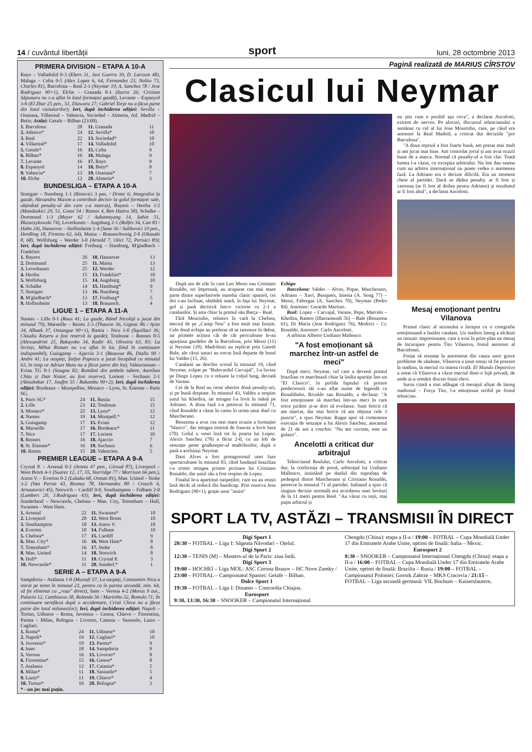14 / cuvântul libertății sport luni, 28 octombrie 2013
PRIMERA DIVISION – ETAPA A 10-A
Rayo – Valladolid 0-3 (Ebert 31, Javi Guerra 39, D. Larsson 48), Malaga – Celta 0-5 (Alex Lopez 6, 64, Fernandez 23, Nolito 73, Charles 81), Barcelona – Real 2-1 (Neymar 19, A. Sanchez 78 / Jese Rodriguez 90+1), Elche – Granada 0-1 (Iturra 26; Cristian Săpunaru nu s-a aflat în lotul formației gazdă), Levante – Espanyol 3-0 (El Zhar 25 pen., 51, Diawara 27; Gabriel Torje nu a făcut parte din lotul vizitatorilor); Ieri, după închiderea ediției: Sevilla – Osasuna, Villarreal – Valencia, Sociedad – Almeria, Atl. Madrid – Betis; Astăzi: Getafe – Bilbao (23:00).
| 1. Barcelona | 28 | 11. Granada | 11 |
| 2. Atletico* | 24 | 12. Sevilla* | 10 |
| 3. Real | 22 | 13. Sociedad* | 10 |
| 4. Villarreal* | 17 | 14. Valladolid | 10 |
| 5. Getafe* | 16 | 15. Celta | 9 |
| 6. Bilbao* | 16 | 16. Malaga | 9 |
| 7. Levante | 16 | 17. Rayo | 9 |
| 8. Espanyol | 14 | 18. Betis* | 8 |
| 9. Valencia* | 13 | 19. Osasuna* | 7 |
| 10. Elche | 12 | 20. Almeria* | 3 |
BUNDESLIGA – ETAPA A 10-A
Stuttgart – Nurnberg 1-1 (Ibisevici 3 pen. / Drmic 6; Integralist la gazde, Alexandru Maxim a contribuit decisiv la golul formației sale, obținând penalty-ul din care s-a marcat), Bayern – Hertha 3-2 (Mandzukici 29, 51, Gotze 54 / Ramos 4, Ben Hatira 58), Schalke – Dortmund 1-3 (Meyer 62 / Aubameyang 14, Șahin 51, Blaszczykowski 74), Leverkusen – Augsburg 2-1 (Rolfes 34, Can 83 / Hahn 24), Hannover – Hoffenheim 1-4 (Sane 56 / Salihovici 10 pen., Herdling 18, Firmino 62, 64), Mainz – Braunschweig 2-0 (Okazaki 8, 68), Wolfsburg – Werder 3-0 (Arnold 7, Olici 72, Perisici 89); Ieri, după închiderea ediției: Freiburg – Hamburg, M'gladbach – Frankfurt.
| 1. Bayern | 26 | 10. Hannover | 13 |
| 2. Dortmund | 25 | 11. Mainz | 13 |
| 3. Leverkusen | 25 | 12. Werder | 12 |
| 4. Hertha | 15 | 13. Frankfurt* | 10 |
| 5. Wolfsburg | 15 | 14. Augsburg | 10 |
| 6. Schalke | 14 | 15. Hamburg* | 9 |
| 7. Stuttgart | 13 | 16. Nurnberg | 7 |
| 8. M'gladbach* | 13 | 17. Freiburg* | 5 |
| 9. Hoffenheim | 13 | 18. Braunsch. | 4 |
LIGUE 1 – ETAPA A 11-A
Nantes – Lille 0-1 (Roux 41; La gazde, Bănel Nicoliță a jucat din minutul 79), Marseille – Reims 2-3 (Thauvin 56, Gignac 86 / Ayite 34, Albaek 37, Oniangue 90+1), Bastia – Nice 1-0 (Squillaci 36; Claudiu Keșeru a fost rezervă la gazde), Toulouse – Rennes 0-5 (Alessandrini 25, Bakayoko 34, Kadir 45, Oliveira 63, 83; La învinși, Mihai Roman nu s-a aflat în lot, fiind în continuare indisponibil), Guingamp – Ajaccio 2-1 (Beauvue 86, Diallo 90 / Andre 41; La oaspeți, Ștefan Popescu a jucat începând cu minutul 63, în timp ce Adrian Mutu nu a făcut parte din lot), Valenciennes – Evian TG 0-1 (Sougou 82; Românii din ambele tabere, Aurelian Chițu și Dan Nistor, au fost rezerve), Lorient – Sochaux 2-1 (Aboubakar 17, Jouffre 55 / Bakambu 90+2); Ieri, după închiderea ediției: Bordeaux – Montpellier, Monaco – Lyon, St. Etienne – Paris SG.
| 1. Paris SG* | 24 | 11. Bastia | 15 |
| 2. Lille | 23 | 12. Toulouse | 15 |
| 3. Monaco* | 22 | 13. Lyon* | 12 |
| 4. Nantes | 19 | 14. Montpell.* | 12 |
| 5. Guingamp | 17 | 15. Evian | 12 |
| 6. Marseille | 17 | 16. Bordeaux* | 11 |
| 7. Nice | 17 | 17. Lorient | 10 |
| 8. Rennes | 16 | 18. Ajaccio | 7 |
| 9. St. Etienne* | 16 | 19. Sochaux | 6 |
| 10. Reims | 15 | 20. Valencien. | 5 |
PREMIER LEAGUE – ETAPA A 9-A
Crystal P. – Arsenal 0-2 (Arteta 47 pen., Giroud 87), Liverpool – West Brom 4-1 (Suarez 12, 17, 55, Sturridge 77 / Morrison 66 pen.), Aston V. – Everton 0-2 (Lukaku 68, Osman 81), Man. United – Stoke 3-2 (Van Persie 43, Rooney 78, Hernandez 80 / Crouch 4, Arnautovici 45), Norwich – Cardiff 0-0, Southampton – Fulham 2-0 (Lambert 20, J.Rodriguez 43); Ieri, după închiderea ediției: Sunderland – Newcastle, Chelsea – Man. City, Tottenham – Hull, Swansea – West Ham.
| 1. Arsenal | 22 | 11. Swansea* | 10 |
| 2. Liverpool | 20 | 12. West Brom | 10 |
| 3. Southampton | 18 | 13. Aston V. | 10 |
| 4. Everton | 18 | 14. Fulham | 10 |
| 5. Chelsea* | 17 | 15. Cardiff | 9 |
| 6. Man. City* | 16 | 16. West Ham* | 8 |
| 7. Tottenham* | 16 | 17. Stoke | 8 |
| 8. Man. United | 14 | 18. Norwich | 8 |
| 9. Hull* | 11 | 19. Crystal P. | 3 |
| 10. Newcastle* | 11 | 20. Sunderl.* | 1 |
SERIE A – ETAPA A 9-A
Sampdoria – Atalanta 1-0 (Mustafi 57; La oaspeți, Constantin Nica a intrat pe teren în minutul 23, pentru ca în partea secundă, min. 64, să fie eliminat cu „roșu" direct), Inter – Verona 4-2 (Moras 9 aut., Palacio 12, Cambiasso 38, Rolando 56 / Martinho 32, Romulo 71; În continuare nerefăcut după o accidentare, Cristi Chivu nu a făcut parte din lotul milanezilor); Ieri, după închiderea ediției: Napoli – Torino, Udinese – Roma, Juventus – Genoa, Chievo – Fiorentina, Parma – Milan, Bologna – Livorno, Catania – Sassuolo, Lazio – Cagliari.
| 1. Roma* | 24 | 11. Udinese* | 10 |
| 2. Napoli* | 19 | 12. Cagliari* | 10 |
| 3. Juventus* | 19 | 13. Parma* | 9 |
| 4. Inter | 18 | 14. Sampdoria | 9 |
| 5. Verona | 16 | 15. Livorno* | 8 |
| 6. Fiorentina* | 15 | 16. Genoa* | 8 |
| 7. Atalanta | 12 | 17. Catania* | 5 |
| 8. Milan* | 11 | 18. Sassuolo* | 5 |
| 9. Lazio* | 11 | 19. Chievo* | 4 |
| 10. Torino* | 10 | 20. Bologna* | 3 |
* - un joc mai puțin.
Pagină realizată de MARIUS CÎRSTOV
Clasicul lui Neymar
După ani de zile în care Leo Messi sau Cristiano Ronaldo, ori împreună, au acaparat cea mai mare parte dintre superlativele marelui clasic spaniol, cei doi s-au înclinat, sâmbătă seară, în fața lui Neymar, gol și pasă decisivă într-o victorie cu 2-1 a catalanilor. Și asta chiar la primul său Barça – Real.
Fără Mourinho, reîntors în vară la Chelsea, meciul de pe „Camp Nou" a fost mult mai liniștit. Cele două echipe au preferat să se tatoneze în debut, iar primele acțiuni cât de cât periculoase le-au aparținut gazdelor de la Barcelona, prin Messi (11) și Neymar (18). Madrilenii au replicat prin Gareth Bale, ale cărui șuturi au trecut însă departe de butul lui Valdes (15, 26).
Catalanii au deschis scorul în minutul 19, când Neymar, scăpat pe "Bulevardul Carvajal", l-a învins pe Diego Lopez cu o reluare la colțul lung, deviată de Varane.
Cei de la Real au cerut ulterior două penalty-uri, și pe bună dreptate. În minutul 43, Valdes a respins șutul lui Khedira, iar mingea l-a lovit în mână pe Adriano. A doua fază s-a petrecut în minutul 71, când Ronaldo a căzut în careu în urma unui duel cu Mascherano.
Benzema a avut cea mai mare ocazie a formației "blanco", dar mingea trimisă de francez a lovit bara (70). Golul a venit însă tot în poarta lui Lopez. Alexis Sanchez (78) a făcut 2-0, cu un lob de senzație peste goalkeeper-ul madrilenilor, după o pasă a aceluiași Neymar.
Dani Alves a fost protagonistul unei faze spectaculoase în minutul 83, când fundașul brazilian i-a trimis mingea printre picioare lui Cristiano Ronaldo, dar șutul său a fost respins de Lopez.
Finalul le-a aparținut oaspeților, care nu au reușit însă decât să reducă din handicap. Prin rezerva Jese Rodriguez (90+1), grație unui "assist"
Echipe
Barcelona: Valdes – Alves, Pique, Mascherano, Adriano – Xavi, Busquets, Iniesta (A. Song 77) – Messi, Fabregas (A. Sanchez 70), Neymar (Pedro 84). Antrenor: Gerardo Martino.
Real: Lopez – Carvajal, Varane, Pepe, Marcelo – Khedira, Ramos (Illarramendi 56) – Bale (Benzema 61), Di Maria (Jese Rodriguez 76), Modrici – Cr. Ronaldo. Antrenor: Carlo Ancelotti.
A arbitrat Alberto Undiano Mallenco.
"A fost emoționant să marchez într-un astfel de meci"
După meci, Neymar, cel care a devenit primul brazilian ce marchează chiar la întâia apariție într-un "El Clasico", în pofida faptului că printre predecesorii săi s-au aflat nume de legendă ca Ronaldinho, Rivaldo sau Ronaldo, a declarat: "A fost emoționant să marchez într-un meci în care orice jucător și-ar dori să evolueze. Sunt fericit că am marcat, dar mai fericit că am obținut cele 3 puncte", a spus Neymar. Rugat apoi să comenteze execuția de senzație a lui Alexis Sanchez, atacantul de 21 de ani a conchis: "Nu am cuvinte, este un golazo".
Ancelotti a criticat dur arbitrajul
Tehnicianul Realului, Carlo Ancelotti, a criticat dur, la conferința de presă, arbitrajul lui Undiano Mallenco, insistând pe duelul din suprafața de pedeapsă dintre Mascherano și Cristiano Ronaldo, petrecut în minutul 71 al partidei. Italianul a spus că singura decizie normală era acordarea unei lovituri de la 11 metri pentru Real. "Au văzut cu toții, mai puțin arbitrul și
nu știu cum e posibil așa ceva", a declarat Ancelotti, extrem de nervos. Pe alocuri, discursul tehnicianului a semănat cu cel al lui Jose Mourinho, care, pe când era antrenor la Real Madrid, a criticat dur deciziile "pro Barcelona".
"A doua repriză a fost foarte bună, am presat mai mult și am jucat mai bine. Am controlat jocul și am avut ocazii bune de a marca. Normal că penalty-ul a fost clar. Toată lumea l-a văzut, cu excepția arbitrului. Nu îmi dau seama cum un arbitru internațional nu poate vedea o asemenea fază. La Adriano era o decizie dificilă. Era un moment cheie al partidei. Dacă se dădea penalty. ar fi fost și cartonaș (ar fi fost al doilea pentru Adriano) și rezultatul ar fi fost altul", a declarat Ancelotti.
Mesaj emoționant pentru Vilanova
Primul clasic al sezonului a început cu o coregrafie emoționantă a fanilor catalani. Un stadion întreg a alcătuit un mozaic impresionant, care a avut în prim-plan un mesaj de încurajare pentru Tito Vilanova, fostul antrenor al Barcelonei.
Forțat să renunțe la antrenorat din cauza unor grave probleme de sănătate, Vilanova a ținut totuși să fie prezent la stadion, la meciul cu marea rivală. El Mundo Deportivo a notat că Vilanova a văzut meciul dintr-o lojă privată, de unde și-a urmărit discret foștii elevi.
Sursa citată a mai adăugat că mesajul afișat de întreg stadionul – Força Tito, l-a emoționat teribil pe fostul tehnician.
SPORT LA TV, ASTĂZI – TRANSMISII ÎN DIRECT
Digi Sport 1
20:30 – FOTBAL – Liga I: Săgeata Năvodari – Oțelul.
Digi Sport 2
12:30 – TENIS (M) – Masters-ul de la Paris: ziua întâi.
Digi Sport 3
19:00 – HOCHEI – Liga MOL: ASC Corona Brașov – HC Nove Zamky / 23:00 – FOTBAL – Campionatul Spaniei: Getafe – Bilbao.
Dolce Sport 1
19:30 – FOTBAL – Liga I: Dinamo – Concordia Chiajna.
Eurosport
9:30, 13:30, 16:30 – SNOOKER – Campionatul Internațional
Chengdu (China): etapa a II-a / 19:00 – FOTBAL – Cupa Mondială Under 17 din Emiratele Arabe Unite, optimi de finală: Italia – Mexic.
Eurosport 2
8:30 – SNOOKER – Campionatul Internațional Chengdu (China): etapa a II-a / 16:00 – FOTBAL – Cupa Mondială Under 17 din Emiratele Arabe Unite, optimi de finală: Brazilia – Rusia / 19:00 – FOTBAL – Campionatul Poloniei: Gornik Zabrze – MKS Cracovia / 21:15 – FOTBAL – Liga secundă germană: VfL Bochum – Kaiserslautern.